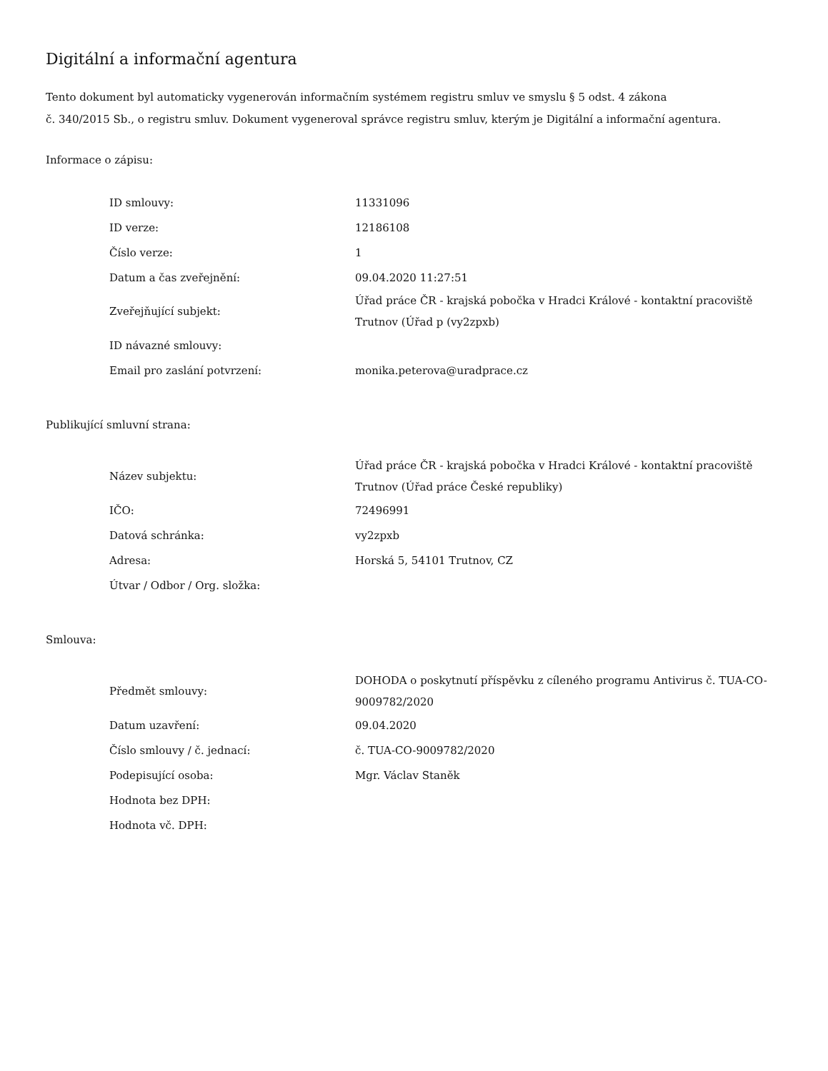Digitální a informační agentura
Tento dokument byl automaticky vygenerován informačním systémem registru smluv ve smyslu § 5 odst. 4 zákona
č. 340/2015 Sb., o registru smluv. Dokument vygeneroval správce registru smluv, kterým je Digitální a informační agentura.
Informace o zápisu:
| ID smlouvy: | 11331096 |
| ID verze: | 12186108 |
| Číslo verze: | 1 |
| Datum a čas zveřejnění: | 09.04.2020 11:27:51 |
| Zveřejňující subjekt: | Úřad práce ČR - krajská pobočka v Hradci Králové - kontaktní pracoviště Trutnov (Úřad p (vy2zpxb) |
| ID návazné smlouvy: | |
| Email pro zaslání potvrzení: | monika.peterova@uradprace.cz |
Publikující smluvní strana:
| Název subjektu: | Úřad práce ČR - krajská pobočka v Hradci Králové - kontaktní pracoviště Trutnov (Úřad práce České republiky) |
| IČO: | 72496991 |
| Datová schránka: | vy2zpxb |
| Adresa: | Horská 5, 54101 Trutnov, CZ |
| Útvar / Odbor / Org. složka: | |
Smlouva:
| Předmět smlouvy: | DOHODA o poskytnutí příspěvku z cíleného programu Antivirus č. TUA-CO-9009782/2020 |
| Datum uzavření: | 09.04.2020 |
| Číslo smlouvy / č. jednací: | č. TUA-CO-9009782/2020 |
| Podepisující osoba: | Mgr. Václav Staněk |
| Hodnota bez DPH: | |
| Hodnota vč. DPH: | |